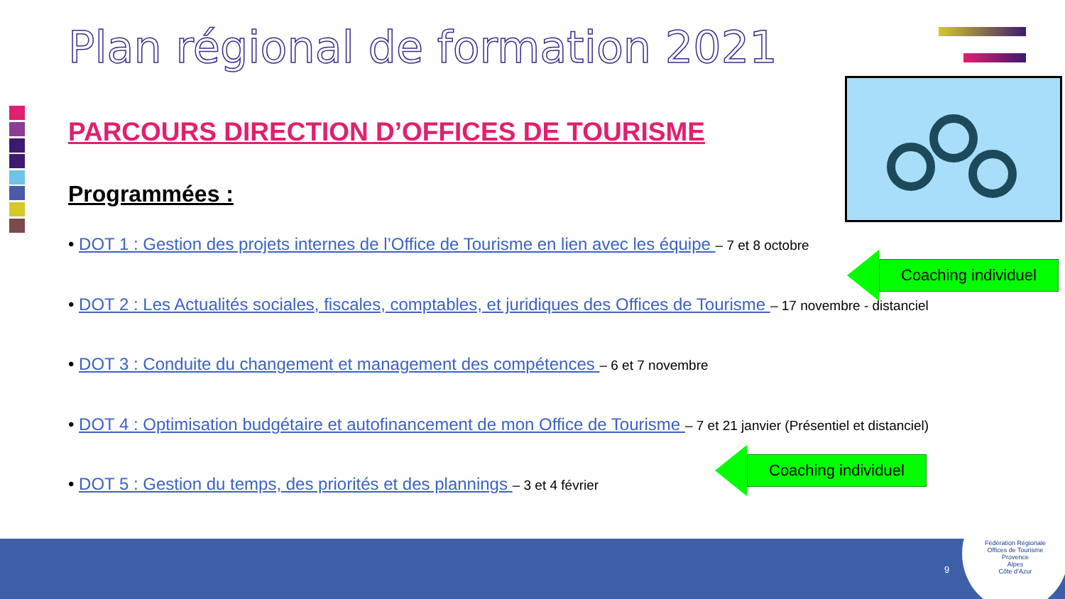Plan régional de formation 2021
PARCOURS DIRECTION D’OFFICES DE TOURISME
Programmées :
• DOT 1 : Gestion des projets internes de l’Office de Tourisme en lien avec les équipe – 7 et 8 octobre
• DOT 2 : Les Actualités sociales, fiscales, comptables, et juridiques des Offices de Tourisme – 17 novembre - distanciel
• DOT 3 : Conduite du changement et management des compétences – 6 et 7 novembre
• DOT 4 : Optimisation budgétaire et autofinancement de mon Office de Tourisme – 7 et 21 janvier (Présentiel et distanciel)
• DOT 5 : Gestion du temps, des priorités et des plannings – 3 et 4 février
Coaching individuel
Coaching individuel
9
Fédération Régionale
Offices de Tourisme
Provence
Alpes
Côte d’Azur